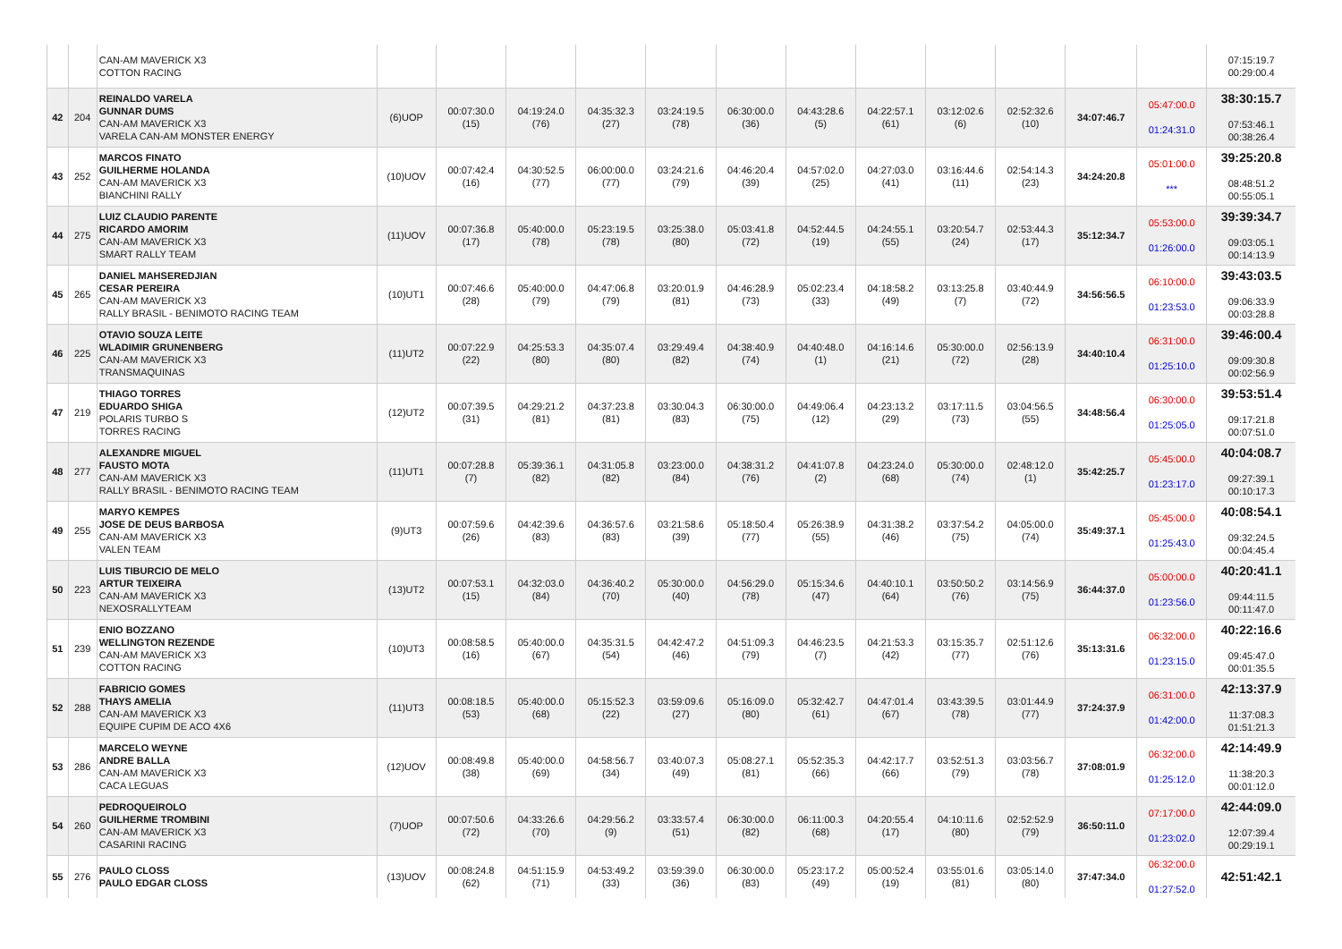| | | CAN-AM MAVERICK X3 COTTON RACING | | | | | | | | | | | | | 07:15:19.7 00:29:00.4 |
| 42 | 204 | REINALDO VARELA GUNNAR DUMS CAN-AM MAVERICK X3 VARELA CAN-AM MONSTER ENERGY | (6)UOP | 00:07:30.0 (15) | 04:19:24.0 (76) | 04:35:32.3 (27) | 03:24:19.5 (78) | 06:30:00.0 (36) | 04:43:28.6 (5) | 04:22:57.1 (61) | 03:12:02.6 (6) | 02:52:32.6 (10) | 34:07:46.7 | 05:47:00.0 01:24:31.0 | 38:30:15.7 07:53:46.1 00:38:26.4 |
| 43 | 252 | MARCOS FINATO GUILHERME HOLANDA CAN-AM MAVERICK X3 BIANCHINI RALLY | (10)UOV | 00:07:42.4 (16) | 04:30:52.5 (77) | 06:00:00.0 (77) | 03:24:21.6 (79) | 04:46:20.4 (39) | 04:57:02.0 (25) | 04:27:03.0 (41) | 03:16:44.6 (11) | 02:54:14.3 (23) | 34:24:20.8 | 05:01:00.0 *** | 39:25:20.8 08:48:51.2 00:55:05.1 |
| 44 | 275 | LUIZ CLAUDIO PARENTE RICARDO AMORIM CAN-AM MAVERICK X3 SMART RALLY TEAM | (11)UOV | 00:07:36.8 (17) | 05:40:00.0 (78) | 05:23:19.5 (78) | 03:25:38.0 (80) | 05:03:41.8 (72) | 04:52:44.5 (19) | 04:24:55.1 (55) | 03:20:54.7 (24) | 02:53:44.3 (17) | 35:12:34.7 | 05:53:00.0 01:26:00.0 | 39:39:34.7 09:03:05.1 00:14:13.9 |
| 45 | 265 | DANIEL MAHSEREDJIAN CESAR PEREIRA CAN-AM MAVERICK X3 RALLY BRASIL - BENIMOTO RACING TEAM | (10)UT1 | 00:07:46.6 (28) | 05:40:00.0 (79) | 04:47:06.8 (79) | 03:20:01.9 (81) | 04:46:28.9 (73) | 05:02:23.4 (33) | 04:18:58.2 (49) | 03:13:25.8 (7) | 03:40:44.9 (72) | 34:56:56.5 | 06:10:00.0 01:23:53.0 | 39:43:03.5 09:06:33.9 00:03:28.8 |
| 46 | 225 | OTAVIO SOUZA LEITE WLADIMIR GRUNENBERG CAN-AM MAVERICK X3 TRANSMAQUINAS | (11)UT2 | 00:07:22.9 (22) | 04:25:53.3 (80) | 04:35:07.4 (80) | 03:29:49.4 (82) | 04:38:40.9 (74) | 04:40:48.0 (1) | 04:16:14.6 (21) | 05:30:00.0 (72) | 02:56:13.9 (28) | 34:40:10.4 | 06:31:00.0 01:25:10.0 | 39:46:00.4 09:09:30.8 00:02:56.9 |
| 47 | 219 | THIAGO TORRES EDUARDO SHIGA POLARIS TURBO S TORRES RACING | (12)UT2 | 00:07:39.5 (31) | 04:29:21.2 (81) | 04:37:23.8 (81) | 03:30:04.3 (83) | 06:30:00.0 (75) | 04:49:06.4 (12) | 04:23:13.2 (29) | 03:17:11.5 (73) | 03:04:56.5 (55) | 34:48:56.4 | 06:30:00.0 01:25:05.0 | 39:53:51.4 09:17:21.8 00:07:51.0 |
| 48 | 277 | ALEXANDRE MIGUEL FAUSTO MOTA CAN-AM MAVERICK X3 RALLY BRASIL - BENIMOTO RACING TEAM | (11)UT1 | 00:07:28.8 (7) | 05:39:36.1 (82) | 04:31:05.8 (82) | 03:23:00.0 (84) | 04:38:31.2 (76) | 04:41:07.8 (2) | 04:23:24.0 (68) | 05:30:00.0 (74) | 02:48:12.0 (1) | 35:42:25.7 | 05:45:00.0 01:23:17.0 | 40:04:08.7 09:27:39.1 00:10:17.3 |
| 49 | 255 | MARYO KEMPES JOSE DE DEUS BARBOSA CAN-AM MAVERICK X3 VALEN TEAM | (9)UT3 | 00:07:59.6 (26) | 04:42:39.6 (83) | 04:36:57.6 (83) | 03:21:58.6 (39) | 05:18:50.4 (77) | 05:26:38.9 (55) | 04:31:38.2 (46) | 03:37:54.2 (75) | 04:05:00.0 (74) | 35:49:37.1 | 05:45:00.0 01:25:43.0 | 40:08:54.1 09:32:24.5 00:04:45.4 |
| 50 | 223 | LUIS TIBURCIO DE MELO ARTUR TEIXEIRA CAN-AM MAVERICK X3 NEXOSRALLYTEAM | (13)UT2 | 00:07:53.1 (15) | 04:32:03.0 (84) | 04:36:40.2 (70) | 05:30:00.0 (40) | 04:56:29.0 (78) | 05:15:34.6 (47) | 04:40:10.1 (64) | 03:50:50.2 (76) | 03:14:56.9 (75) | 36:44:37.0 | 05:00:00.0 01:23:56.0 | 40:20:41.1 09:44:11.5 00:11:47.0 |
| 51 | 239 | ENIO BOZZANO WELLINGTON REZENDE CAN-AM MAVERICK X3 COTTON RACING | (10)UT3 | 00:08:58.5 (16) | 05:40:00.0 (67) | 04:35:31.5 (54) | 04:42:47.2 (46) | 04:51:09.3 (79) | 04:46:23.5 (7) | 04:21:53.3 (42) | 03:15:35.7 (77) | 02:51:12.6 (76) | 35:13:31.6 | 06:32:00.0 01:23:15.0 | 40:22:16.6 09:45:47.0 00:01:35.5 |
| 52 | 288 | FABRICIO GOMES THAYS AMELIA CAN-AM MAVERICK X3 EQUIPE CUPIM DE ACO 4X6 | (11)UT3 | 00:08:18.5 (53) | 05:40:00.0 (68) | 05:15:52.3 (22) | 03:59:09.6 (27) | 05:16:09.0 (80) | 05:32:42.7 (61) | 04:47:01.4 (67) | 03:43:39.5 (78) | 03:01:44.9 (77) | 37:24:37.9 | 06:31:00.0 01:42:00.0 | 42:13:37.9 11:37:08.3 01:51:21.3 |
| 53 | 286 | MARCELO WEYNE ANDRE BALLA CAN-AM MAVERICK X3 CACA LEGUAS | (12)UOV | 00:08:49.8 (38) | 05:40:00.0 (69) | 04:58:56.7 (34) | 03:40:07.3 (49) | 05:08:27.1 (81) | 05:52:35.3 (66) | 04:42:17.7 (66) | 03:52:51.3 (79) | 03:03:56.7 (78) | 37:08:01.9 | 06:32:00.0 01:25:12.0 | 42:14:49.9 11:38:20.3 00:01:12.0 |
| 54 | 260 | PEDROQUEIROLO GUILHERME TROMBINI CAN-AM MAVERICK X3 CASARINI RACING | (7)UOP | 00:07:50.6 (72) | 04:33:26.6 (70) | 04:29:56.2 (9) | 03:33:57.4 (51) | 06:30:00.0 (82) | 06:11:00.3 (68) | 04:20:55.4 (17) | 04:10:11.6 (80) | 02:52:52.9 (79) | 36:50:11.0 | 07:17:00.0 01:23:02.0 | 42:44:09.0 12:07:39.4 00:29:19.1 |
| 55 | 276 | PAULO CLOSS PAULO EDGAR CLOSS | (13)UOV | 00:08:24.8 (62) | 04:51:15.9 (71) | 04:53:49.2 (33) | 03:59:39.0 (36) | 06:30:00.0 (83) | 05:23:17.2 (49) | 05:00:52.4 (19) | 03:55:01.6 (81) | 03:05:14.0 (80) | 37:47:34.0 | 06:32:00.0 01:27:52.0 | 42:51:42.1 |